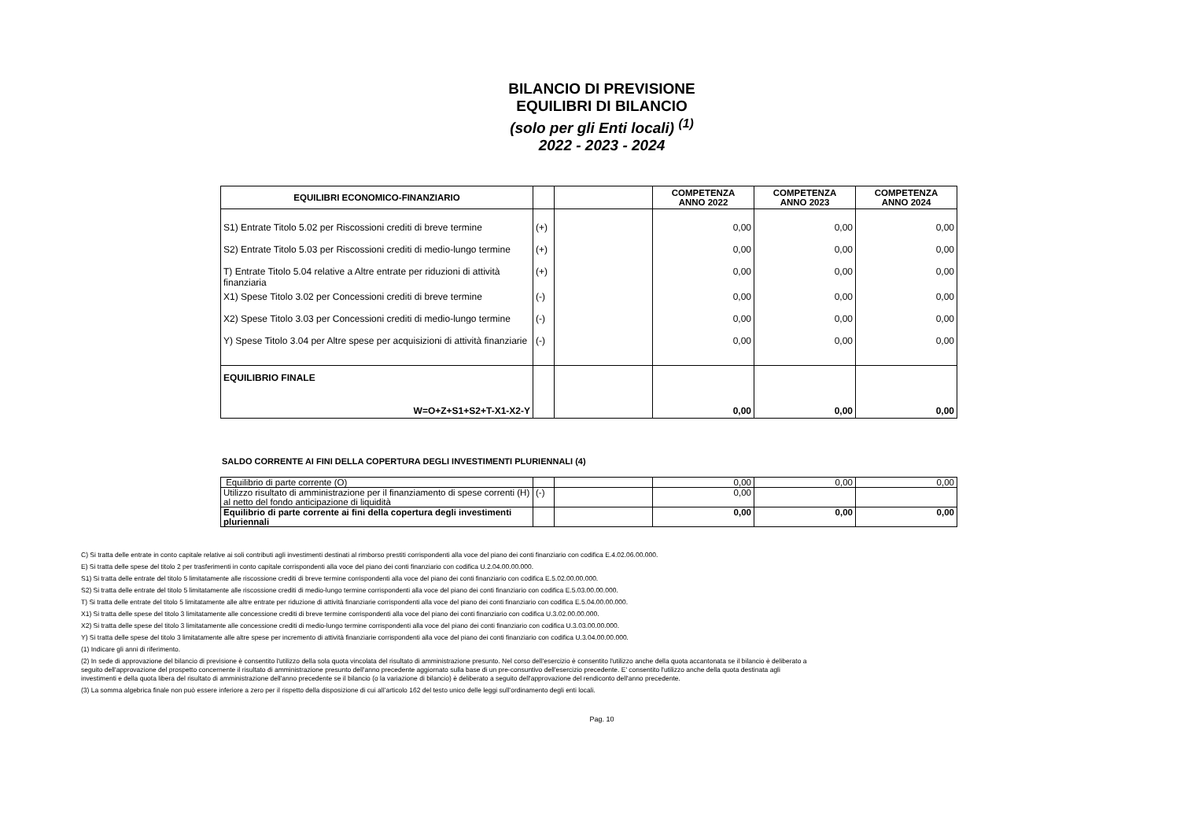BILANCIO DI PREVISIONE
EQUILIBRI DI BILANCIO
(solo per gli Enti locali) <sup>(1)</sup>
2022 - 2023 - 2024
| EQUILIBRI ECONOMICO-FINANZIARIO | | | COMPETENZA ANNO 2022 | COMPETENZA ANNO 2023 | COMPETENZA ANNO 2024 |
| --- | --- | --- | --- | --- | --- |
| S1) Entrate Titolo 5.02 per Riscossioni crediti di breve termine | (+) | | 0,00 | 0,00 | 0,00 |
| S2) Entrate Titolo 5.03 per Riscossioni crediti di medio-lungo termine | (+) | | 0,00 | 0,00 | 0,00 |
| T) Entrate Titolo 5.04 relative a Altre entrate per riduzioni di attività finanziaria | (+) | | 0,00 | 0,00 | 0,00 |
| X1) Spese Titolo 3.02 per Concessioni crediti di breve termine | (-) | | 0,00 | 0,00 | 0,00 |
| X2) Spese Titolo 3.03 per Concessioni crediti di medio-lungo termine | (-) | | 0,00 | 0,00 | 0,00 |
| Y) Spese Titolo 3.04 per Altre spese per acquisizioni di attività finanziarie | (-) | | 0,00 | 0,00 | 0,00 |
| EQUILIBRIO FINALE W=O+Z+S1+S2+T-X1-X2-Y | | | 0,00 | 0,00 | 0,00 |
SALDO CORRENTE AI FINI DELLA COPERTURA DEGLI INVESTIMENTI PLURIENNALI (4)
| Equilibrio di parte corrente (O) | | | 0,00 | 0,00 | 0,00 |
| Utilizzo risultato di amministrazione per il finanziamento di spese correnti (H) al netto del fondo anticipazione di liquidità | (-) | | 0,00 | | |
| Equilibrio di parte corrente ai fini della copertura degli investimenti pluriennali | | | 0,00 | 0,00 | 0,00 |
C) Si tratta delle entrate in conto capitale relative ai soli contributi agli investimenti destinati al rimborso prestiti corrispondenti alla voce del piano dei conti finanziario con codifica E.4.02.06.00.000.
E) Si tratta delle spese del titolo 2 per trasferimenti in conto capitale corrispondenti alla voce del piano dei conti finanziario con codifica U.2.04.00.00.000.
S1) Si tratta delle entrate del titolo 5 limitatamente alle riscossione crediti di breve termine corrispondenti alla voce del piano dei conti finanziario con codifica E.5.02.00.00.000.
S2) Si tratta delle entrate del titolo 5 limitatamente alle riscossione crediti di medio-lungo termine corrispondenti alla voce del piano dei conti finanziario con codifica E.5.03.00.00.000.
T) Si tratta delle entrate del titolo 5 limitatamente alle altre entrate per riduzione di attività finanziarie corrispondenti alla voce del piano dei conti finanziario con codifica E.5.04.00.00.000.
X1) Si tratta delle spese del titolo 3 limitatamente alle concessione crediti di breve termine corrispondenti alla voce del piano dei conti finanziario con codifica U.3.02.00.00.000.
X2) Si tratta delle spese del titolo 3 limitatamente alle concessione crediti di medio-lungo termine corrispondenti alla voce del piano dei conti finanziario con codifica U.3.03.00.00.000.
Y) Si tratta delle spese del titolo 3 limitatamente alle altre spese per incremento di attività finanziarie corrispondenti alla voce del piano dei conti finanziario con codifica U.3.04.00.00.000.
(1) Indicare gli anni di riferimento.
(2) In sede di approvazione del bilancio di previsione è consentito l'utilizzo della sola quota vincolata del risultato di amministrazione presunto. Nel corso dell'esercizio è consentito l'utilizzo anche della quota accantonata se il bilancio è deliberato a seguito dell'approvazione del prospetto concernente il risultato di amministrazione presunto dell'anno precedente aggiornato sulla base di un pre-consuntivo dell'esercizio precedente. E' consentito l'utilizzo anche della quota destinata agli investimenti e della quota libera del risultato di amministrazione dell'anno precedente se il bilancio (o la variazione di bilancio) è deliberato a seguito dell'approvazione del rendiconto dell'anno precedente.
(3) La somma algebrica finale non può essere inferiore a zero per il rispetto della disposizione di cui all’articolo 162 del testo unico delle leggi sull’ordinamento degli enti locali.
Pag. 10